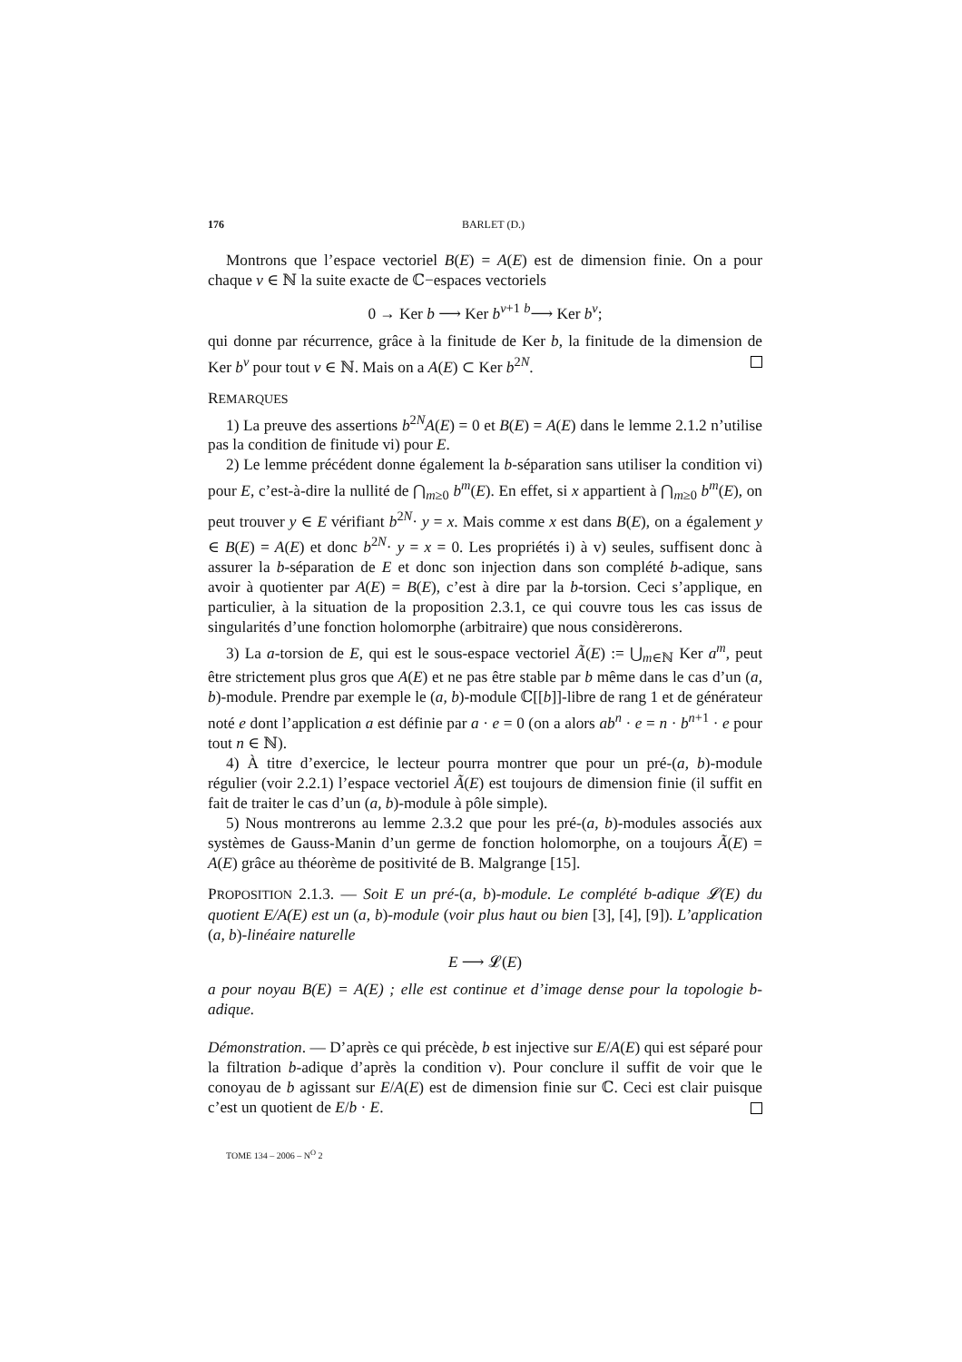176 BARLET (D.)
Montrons que l’espace vectoriel B(E) = A(E) est de dimension finie. On a pour chaque ν ∈ ℕ la suite exacte de ℂ−espaces vectoriels
0 → Ker b ⟶ Ker b<sup>ν+1</sup> <sup>b</sup>⟶ Ker b<sup>ν</sup>;
qui donne par récurrence, grâce à la finitude de Ker b, la finitude de la dimension de Ker b<sup>ν</sup> pour tout ν ∈ ℕ. Mais on a A(E) ⊂ Ker b<sup>2N</sup>.
REMARQUES
1) La preuve des assertions b<sup>2N</sup>A(E) = 0 et B(E) = A(E) dans le lemme 2.1.2 n’utilise pas la condition de finitude vi) pour E.
2) Le lemme précédent donne également la b-séparation sans utiliser la condition vi) pour E, c’est-à-dire la nullité de ⋂<sub>m≥0</sub> b<sup>m</sup>(E). En effet, si x appartient à ⋂<sub>m≥0</sub> b<sup>m</sup>(E), on peut trouver y ∈ E vérifiant b<sup>2N</sup>· y = x. Mais comme x est dans B(E), on a également y ∈ B(E) = A(E) et donc b<sup>2N</sup>· y = x = 0. Les propriétés i) à v) seules, suffisent donc à assurer la b-séparation de E et donc son injection dans son complété b-adique, sans avoir à quotienter par A(E) = B(E), c’est à dire par la b-torsion. Ceci s’applique, en particulier, à la situation de la proposition 2.3.1, ce qui couvre tous les cas issus de singularités d’une fonction holomorphe (arbitraire) que nous considèrerons.
3) La a-torsion de E, qui est le sous-espace vectoriel Ã(E) := ⋃<sub>m∈ℕ</sub> Ker a<sup>m</sup>, peut être strictement plus gros que A(E) et ne pas être stable par b même dans le cas d’un (a, b)-module. Prendre par exemple le (a, b)-module ℂ[[b]]-libre de rang 1 et de générateur noté e dont l’application a est définie par a · e = 0 (on a alors ab<sup>n</sup> · e = n · b<sup>n+1</sup> · e pour tout n ∈ ℕ).
4) À titre d’exercice, le lecteur pourra montrer que pour un pré-(a, b)-module régulier (voir 2.2.1) l’espace vectoriel Ã(E) est toujours de dimension finie (il suffit en fait de traiter le cas d’un (a, b)-module à pôle simple).
5) Nous montrerons au lemme 2.3.2 que pour les pré-(a, b)-modules associés aux systèmes de Gauss-Manin d’un germe de fonction holomorphe, on a toujours Ã(E) = A(E) grâce au théorème de positivité de B. Malgrange [15].
PROPOSITION 2.1.3. — Soit E un pré-(a, b)-module. Le complété b-adique 𝓛(E) du quotient E/A(E) est un (a, b)-module (voir plus haut ou bien [3], [4], [9]). L’application (a, b)-linéaire naturelle
E ⟶ 𝓛(E)
a pour noyau B(E) = A(E) ; elle est continue et d’image dense pour la topologie b-adique.
Démonstration. — D’après ce qui précède, b est injective sur E/A(E) qui est séparé pour la filtration b-adique d’après la condition v). Pour conclure il suffit de voir que le conoyau de b agissant sur E/A(E) est de dimension finie sur ℂ. Ceci est clair puisque c’est un quotient de E/b · E.
TOME 134 – 2006 – N<sup>O</sup> 2